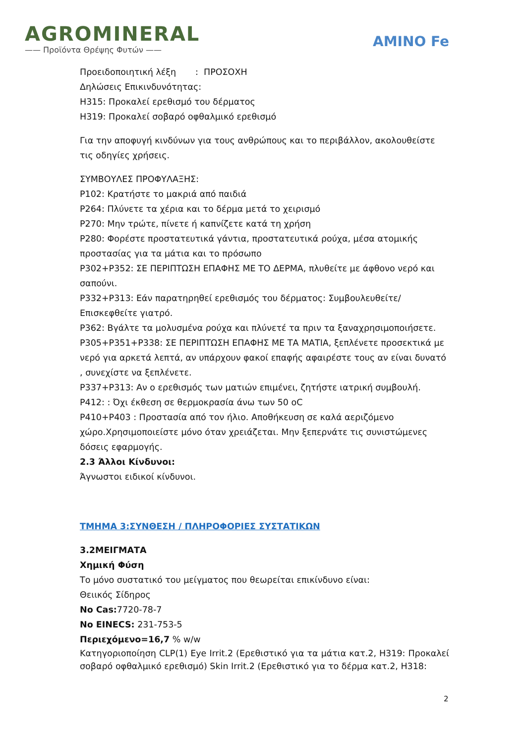AGROMINERAL
—— Προϊόντα Θρέψης Φυτών ——
AMINO Fe
Προειδοποιητική λέξη : ΠΡΟΣΟΧΗ
Δηλώσεις Επικινδυνότητας:
H315: Προκαλεί ερεθισμό του δέρματος
H319: Προκαλεί σοβαρό οφθαλμικό ερεθισμό
Για την αποφυγή κινδύνων για τους ανθρώπους και το περιβάλλον, ακολουθείστε τις οδηγίες χρήσεις.
ΣΥΜΒΟΥΛΕΣ ΠΡΟΦΥΛΑΞΗΣ:
P102: Κρατήστε το μακριά από παιδιά
P264: Πλύνετε τα χέρια και το δέρμα μετά το χειρισμό
P270: Μην τρώτε, πίνετε ή καπνίζετε κατά τη χρήση
P280: Φορέστε προστατευτικά γάντια, προστατευτικά ρούχα, μέσα ατομικής προστασίας για τα μάτια και το πρόσωπο
P302+P352: ΣΕ ΠΕΡΙΠΤΩΣΗ ΕΠΑΦΗΣ ΜΕ ΤΟ ΔΕΡΜΑ, πλυθείτε με άφθονο νερό και σαπούνι.
P332+P313: Εάν παρατηρηθεί ερεθισμός του δέρματος: Συμβουλευθείτε/Επισκεφθείτε γιατρό.
P362: Βγάλτε τα μολυσμένα ρούχα και πλύνετέ τα πριν τα ξαναχρησιμοποιήσετε.
P305+P351+P338: ΣΕ ΠΕΡΙΠΤΩΣΗ ΕΠΑΦΗΣ ΜΕ ΤΑ ΜΑΤΙΑ, ξεπλένετε προσεκτικά με νερό για αρκετά λεπτά, αν υπάρχουν φακοί επαφής αφαιρέστε τους αν είναι δυνατό , συνεχίστε να ξεπλένετε.
P337+P313: Αν ο ερεθισμός των ματιών επιμένει, ζητήστε ιατρική συμβουλή.
P412: : Όχι έκθεση σε θερμοκρασία άνω των 50 oC
P410+P403 : Προστασία από τον ήλιο. Αποθήκευση σε καλά αεριζόμενο χώρο.Χρησιμοποιείστε μόνο όταν χρειάζεται. Μην ξεπερνάτε τις συνιστώμενες δόσεις εφαρμογής.
2.3 Άλλοι Κίνδυνοι:
Άγνωστοι ειδικοί κίνδυνοι.
ΤΜΗΜΑ 3:ΣΥΝΘΕΣΗ / ΠΛΗΡΟΦΟΡΙΕΣ ΣΥΣΤΑΤΙΚΩΝ
3.2ΜΕΙΓΜΑΤΑ
Χημική Φύση
Το μόνο συστατικό του μείγματος που θεωρείται επικίνδυνο είναι:
Θειικός Σίδηρος
No Cas: 7720-78-7
No EINECS: 231-753-5
Περιεχόμενο=16,7 % w/w
Κατηγοριοποίηση CLP(1) Eye Irrit.2 (Ερεθιστικό για τα μάτια κατ.2, H319: Προκαλεί σοβαρό οφθαλμικό ερεθισμό) Skin Irrit.2 (Ερεθιστικό για το δέρμα κατ.2, H318:
2